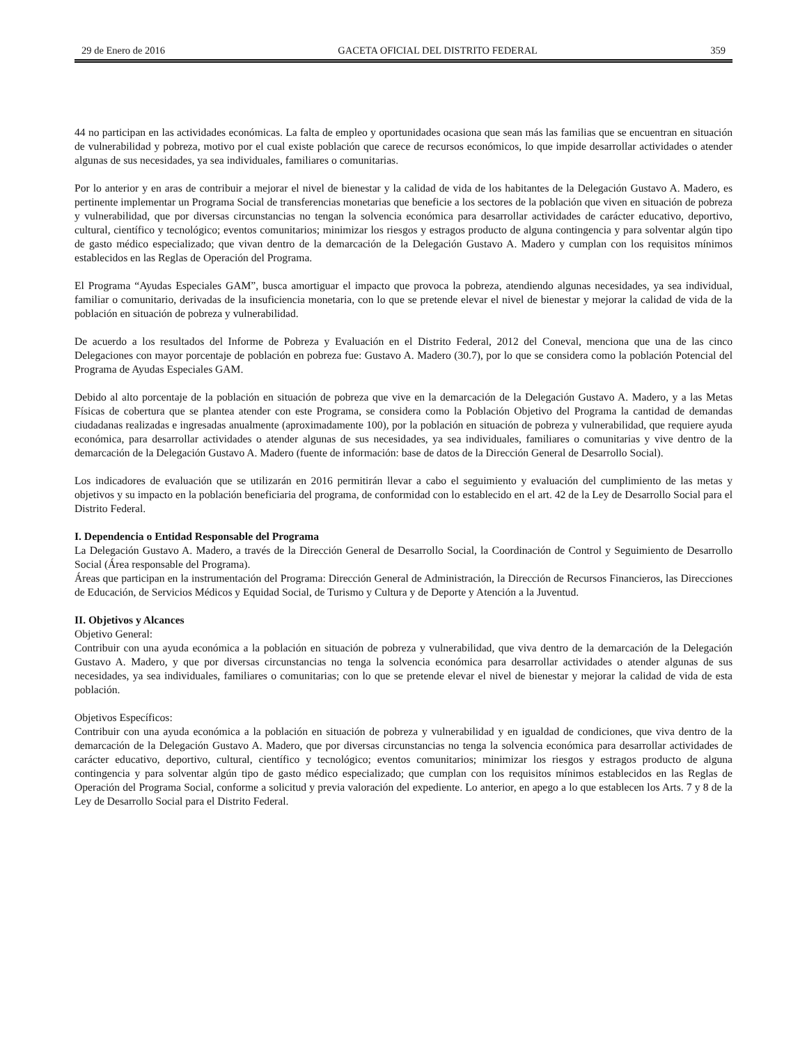29 de Enero de 2016 GACETA OFICIAL DEL DISTRITO FEDERAL 359
44 no participan en las actividades económicas. La falta de empleo y oportunidades ocasiona que sean más las familias que se encuentran en situación de vulnerabilidad y pobreza, motivo por el cual existe población que carece de recursos económicos, lo que impide desarrollar actividades o atender algunas de sus necesidades, ya sea individuales, familiares o comunitarias.
Por lo anterior y en aras de contribuir a mejorar el nivel de bienestar y la calidad de vida de los habitantes de la Delegación Gustavo A. Madero, es pertinente implementar un Programa Social de transferencias monetarias que beneficie a los sectores de la población que viven en situación de pobreza y vulnerabilidad, que por diversas circunstancias no tengan la solvencia económica para desarrollar actividades de carácter educativo, deportivo, cultural, científico y tecnológico; eventos comunitarios; minimizar los riesgos y estragos producto de alguna contingencia y para solventar algún tipo de gasto médico especializado; que vivan dentro de la demarcación de la Delegación Gustavo A. Madero y cumplan con los requisitos mínimos establecidos en las Reglas de Operación del Programa.
El Programa “Ayudas Especiales GAM”, busca amortiguar el impacto que provoca la pobreza, atendiendo algunas necesidades, ya sea individual, familiar o comunitario, derivadas de la insuficiencia monetaria, con lo que se pretende elevar el nivel de bienestar y mejorar la calidad de vida de la población en situación de pobreza y vulnerabilidad.
De acuerdo a los resultados del Informe de Pobreza y Evaluación en el Distrito Federal, 2012 del Coneval, menciona que una de las cinco Delegaciones con mayor porcentaje de población en pobreza fue: Gustavo A. Madero (30.7), por lo que se considera como la población Potencial del Programa de Ayudas Especiales GAM.
Debido al alto porcentaje de la población en situación de pobreza que vive en la demarcación de la Delegación Gustavo A. Madero, y a las Metas Físicas de cobertura que se plantea atender con este Programa, se considera como la Población Objetivo del Programa la cantidad de demandas ciudadanas realizadas e ingresadas anualmente (aproximadamente 100), por la población en situación de pobreza y vulnerabilidad, que requiere ayuda económica, para desarrollar actividades o atender algunas de sus necesidades, ya sea individuales, familiares o comunitarias y vive dentro de la demarcación de la Delegación Gustavo A. Madero (fuente de información: base de datos de la Dirección General de Desarrollo Social).
Los indicadores de evaluación que se utilizarán en 2016 permitirán llevar a cabo el seguimiento y evaluación del cumplimiento de las metas y objetivos y su impacto en la población beneficiaria del programa, de conformidad con lo establecido en el art. 42 de la Ley de Desarrollo Social para el Distrito Federal.
I. Dependencia o Entidad Responsable del Programa
La Delegación Gustavo A. Madero, a través de la Dirección General de Desarrollo Social, la Coordinación de Control y Seguimiento de Desarrollo Social (Área responsable del Programa).
Áreas que participan en la instrumentación del Programa: Dirección General de Administración, la Dirección de Recursos Financieros, las Direcciones de Educación, de Servicios Médicos y Equidad Social, de Turismo y Cultura y de Deporte y Atención a la Juventud.
II. Objetivos y Alcances
Objetivo General:
Contribuir con una ayuda económica a la población en situación de pobreza y vulnerabilidad, que viva dentro de la demarcación de la Delegación Gustavo A. Madero, y que por diversas circunstancias no tenga la solvencia económica para desarrollar actividades o atender algunas de sus necesidades, ya sea individuales, familiares o comunitarias; con lo que se pretende elevar el nivel de bienestar y mejorar la calidad de vida de esta población.
Objetivos Específicos:
Contribuir con una ayuda económica a la población en situación de pobreza y vulnerabilidad y en igualdad de condiciones, que viva dentro de la demarcación de la Delegación Gustavo A. Madero, que por diversas circunstancias no tenga la solvencia económica para desarrollar actividades de carácter educativo, deportivo, cultural, científico y tecnológico; eventos comunitarios; minimizar los riesgos y estragos producto de alguna contingencia y para solventar algún tipo de gasto médico especializado; que cumplan con los requisitos mínimos establecidos en las Reglas de Operación del Programa Social, conforme a solicitud y previa valoración del expediente. Lo anterior, en apego a lo que establecen los Arts. 7 y 8 de la Ley de Desarrollo Social para el Distrito Federal.